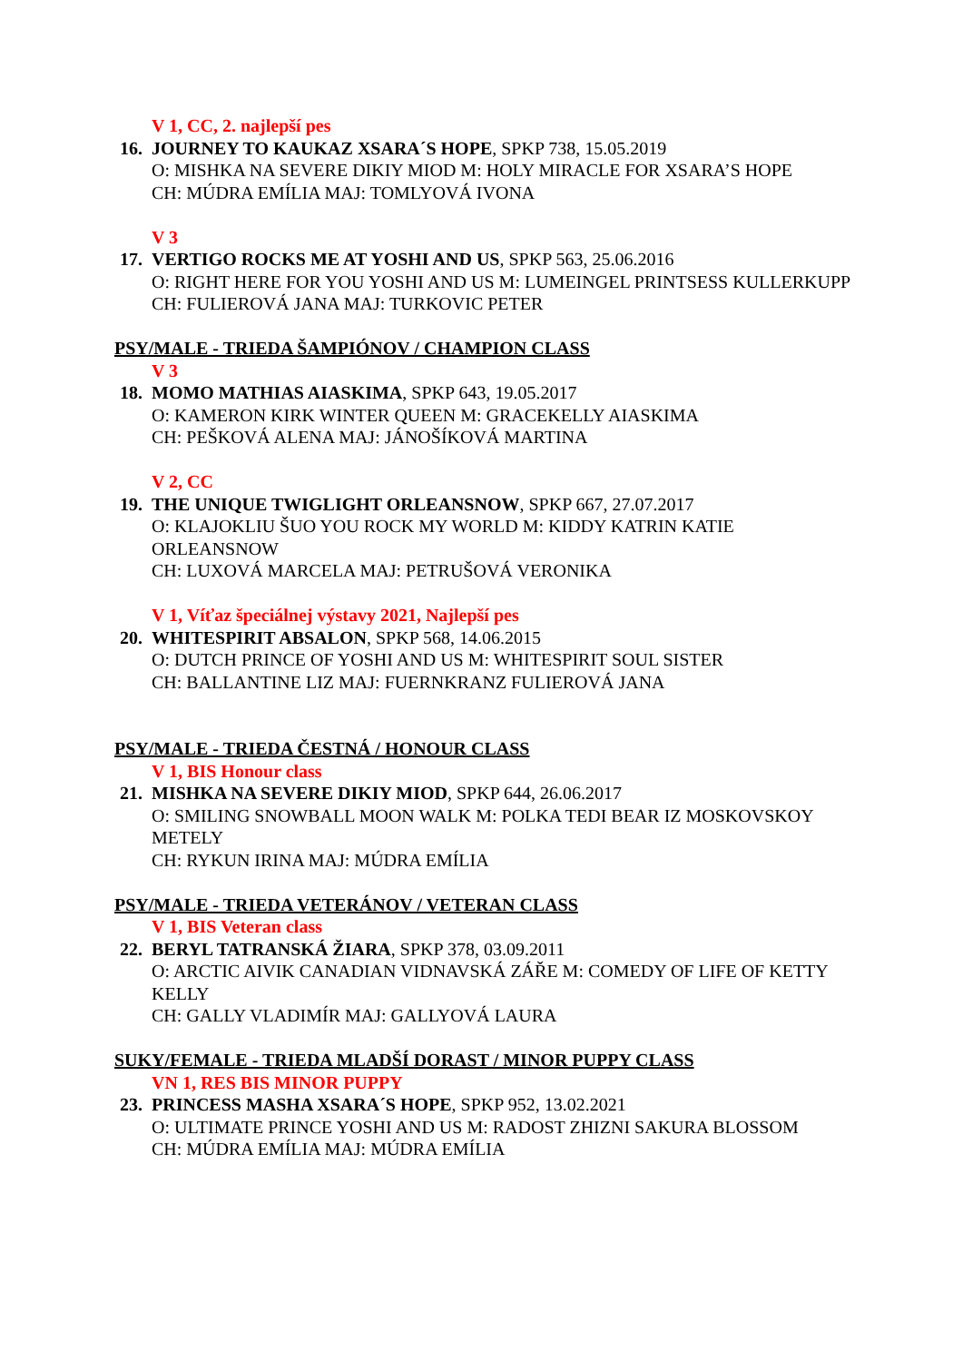V 1, CC, 2. najlepší pes
16. JOURNEY TO KAUKAZ XSARA´S HOPE, SPKP 738, 15.05.2019
O: MISHKA NA SEVERE DIKIY MIOD M: HOLY MIRACLE FOR XSARA’S HOPE
CH: MÚDRA EMÍLIA MAJ: TOMLYOVÁ IVONA
V 3
17. VERTIGO ROCKS ME AT YOSHI AND US, SPKP 563, 25.06.2016
O: RIGHT HERE FOR YOU YOSHI AND US M: LUMEINGEL PRINTSESS KULLERKUPP
CH: FULIEROVÁ JANA MAJ: TURKOVIC PETER
PSY/MALE - TRIEDA ŠAMPIÓNOV / CHAMPION CLASS
V 3
18. MOMO MATHIAS AIASKIMA, SPKP 643, 19.05.2017
O: KAMERON KIRK WINTER QUEEN M: GRACEKELLY AIASKIMA
CH: PEŠKOVÁ ALENA MAJ: JÁNOŠÍKOVÁ MARTINA
V 2, CC
19. THE UNIQUE TWIGLIGHT ORLEANSNOW, SPKP 667, 27.07.2017
O: KLAJOKLIU ŠUO YOU ROCK MY WORLD M: KIDDY KATRIN KATIE ORLEANSNOW
CH: LUXOVÁ MARCELA MAJ: PETRUŠOVÁ VERONIKA
V 1, Víťaz špeciálnej výstavy 2021, Najlepší pes
20. WHITESPIRIT ABSALON, SPKP 568, 14.06.2015
O: DUTCH PRINCE OF YOSHI AND US M: WHITESPIRIT SOUL SISTER
CH: BALLANTINE LIZ MAJ: FUERNKRANZ FULIEROVÁ JANA
PSY/MALE - TRIEDA ČESTNÁ / HONOUR CLASS
V 1, BIS Honour class
21. MISHKA NA SEVERE DIKIY MIOD, SPKP 644, 26.06.2017
O: SMILING SNOWBALL MOON WALK M: POLKA TEDI BEAR IZ MOSKOVSKOY METELY
CH: RYKUN IRINA MAJ: MÚDRA EMÍLIA
PSY/MALE - TRIEDA VETERÁNOV / VETERAN CLASS
V 1, BIS Veteran class
22. BERYL TATRANSKÁ ŽIARA, SPKP 378, 03.09.2011
O: ARCTIC AIVIK CANADIAN VIDNAVSKÁ ZÁŘE M: COMEDY OF LIFE OF KETTY KELLY
CH: GALLY VLADIMÍR MAJ: GALLYOVÁ LAURA
SUKY/FEMALE - TRIEDA MLADŠÍ DORAST / MINOR PUPPY CLASS
VN 1, RES BIS MINOR PUPPY
23. PRINCESS MASHA XSARA´S HOPE, SPKP 952, 13.02.2021
O: ULTIMATE PRINCE YOSHI AND US M: RADOST ZHIZNI SAKURA BLOSSOM
CH: MÚDRA EMÍLIA MAJ: MÚDRA EMÍLIA